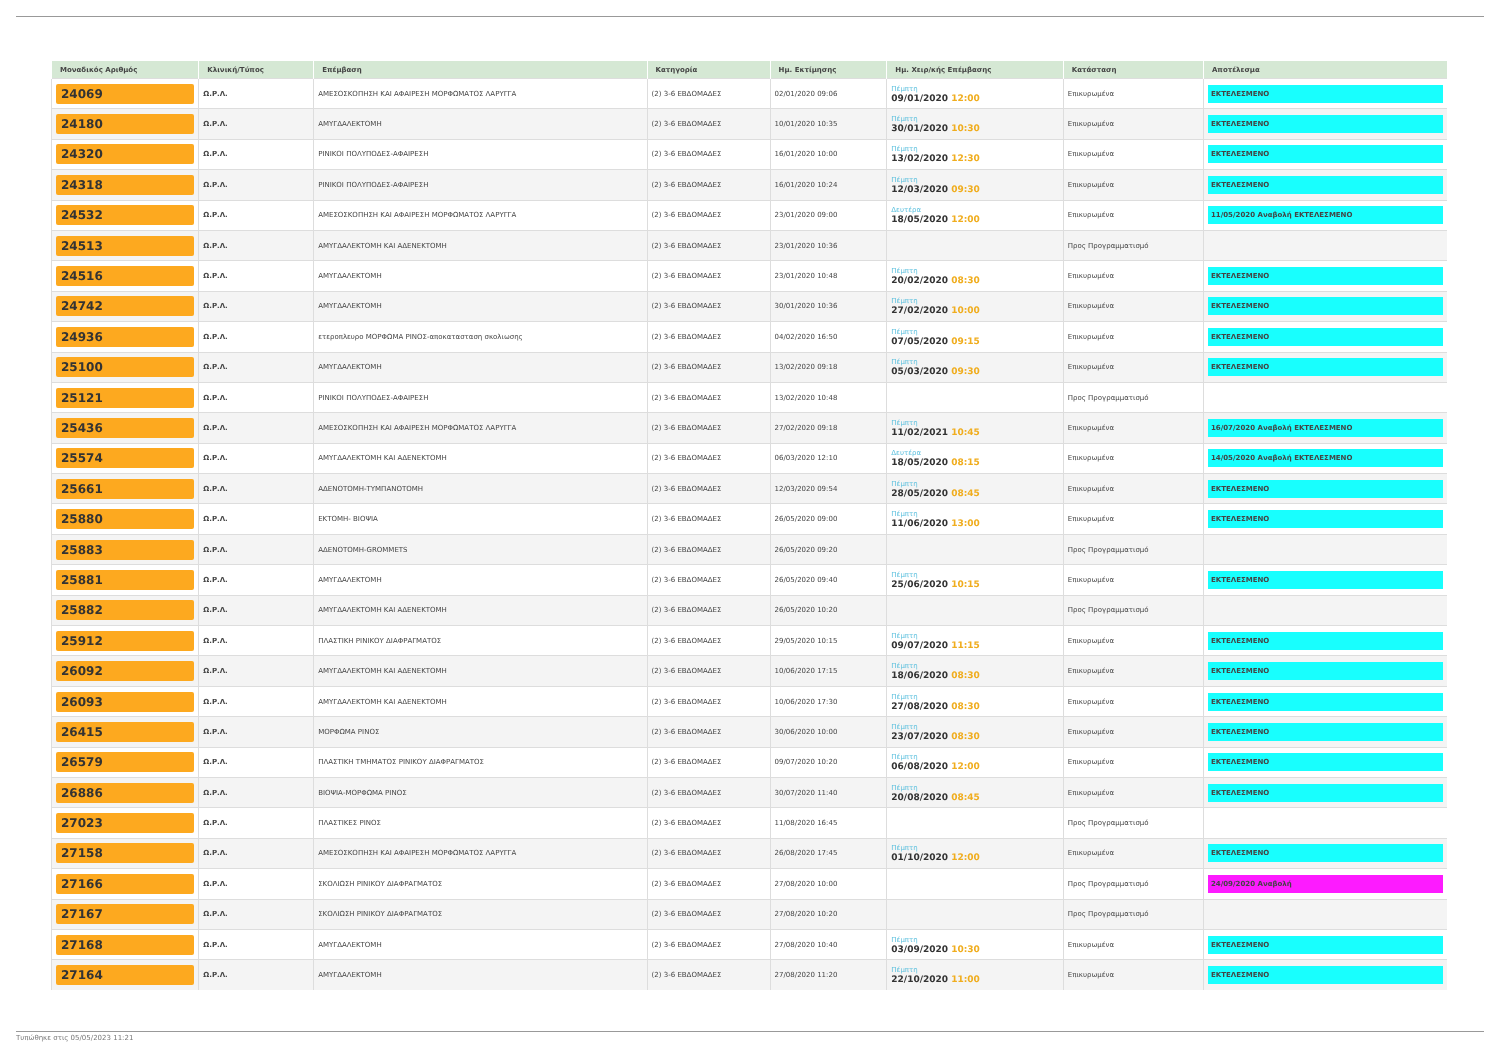| Μοναδικός Αριθμός | Κλινική/Τύπος | Επέμβαση | Κατηγορία | Ημ. Εκτίμησης | Ημ. Χειρ/κής Επέμβασης | Κατάσταση | Αποτέλεσμα |
| --- | --- | --- | --- | --- | --- | --- | --- |
| 24069 | Ω.Ρ.Λ. | ΑΜΕΣΟΣΚΟΠΗΣΗ ΚΑΙ ΑΦΑΙΡΕΣΗ ΜΟΡΦΩΜΑΤΟΣ ΛΑΡΥΓΓΑ | (2) 3-6 ΕΒΔΟΜΑΔΕΣ | 02/01/2020 09:06 | Πέμπτη 09/01/2020 12:00 | Επικυρωμένα | ΕΚΤΕΛΕΣΜΕΝΟ |
| 24180 | Ω.Ρ.Λ. | ΑΜΥΓΔΑΛΕΚΤΟΜΗ | (2) 3-6 ΕΒΔΟΜΑΔΕΣ | 10/01/2020 10:35 | Πέμπτη 30/01/2020 10:30 | Επικυρωμένα | ΕΚΤΕΛΕΣΜΕΝΟ |
| 24320 | Ω.Ρ.Λ. | ΡΙΝΙΚΟΙ ΠΟΛΥΠΟΔΕΣ-ΑΦΑΙΡΕΣΗ | (2) 3-6 ΕΒΔΟΜΑΔΕΣ | 16/01/2020 10:00 | Πέμπτη 13/02/2020 12:30 | Επικυρωμένα | ΕΚΤΕΛΕΣΜΕΝΟ |
| 24318 | Ω.Ρ.Λ. | ΡΙΝΙΚΟΙ ΠΟΛΥΠΟΔΕΣ-ΑΦΑΙΡΕΣΗ | (2) 3-6 ΕΒΔΟΜΑΔΕΣ | 16/01/2020 10:24 | Πέμπτη 12/03/2020 09:30 | Επικυρωμένα | ΕΚΤΕΛΕΣΜΕΝΟ |
| 24532 | Ω.Ρ.Λ. | ΑΜΕΣΟΣΚΟΠΗΣΗ ΚΑΙ ΑΦΑΙΡΕΣΗ ΜΟΡΦΩΜΑΤΟΣ ΛΑΡΥΓΓΑ | (2) 3-6 ΕΒΔΟΜΑΔΕΣ | 23/01/2020 09:00 | Δευτέρα 18/05/2020 12:00 | Επικυρωμένα | 11/05/2020 Αναβολή ΕΚΤΕΛΕΣΜΕΝΟ |
| 24513 | Ω.Ρ.Λ. | ΑΜΥΓΔΑΛΕΚΤΟΜΗ ΚΑΙ ΑΔΕΝΕΚΤΟΜΗ | (2) 3-6 ΕΒΔΟΜΑΔΕΣ | 23/01/2020 10:36 | | Προς Προγραμματισμό | |
| 24516 | Ω.Ρ.Λ. | ΑΜΥΓΔΑΛΕΚΤΟΜΗ | (2) 3-6 ΕΒΔΟΜΑΔΕΣ | 23/01/2020 10:48 | Πέμπτη 20/02/2020 08:30 | Επικυρωμένα | ΕΚΤΕΛΕΣΜΕΝΟ |
| 24742 | Ω.Ρ.Λ. | ΑΜΥΓΔΑΛΕΚΤΟΜΗ | (2) 3-6 ΕΒΔΟΜΑΔΕΣ | 30/01/2020 10:36 | Πέμπτη 27/02/2020 10:00 | Επικυρωμένα | ΕΚΤΕΛΕΣΜΕΝΟ |
| 24936 | Ω.Ρ.Λ. | ετεροπλευρο ΜΟΡΦΩΜΑ ΡΙΝΟΣ-αποκατασταση σκολιωσης | (2) 3-6 ΕΒΔΟΜΑΔΕΣ | 04/02/2020 16:50 | Πέμπτη 07/05/2020 09:15 | Επικυρωμένα | ΕΚΤΕΛΕΣΜΕΝΟ |
| 25100 | Ω.Ρ.Λ. | ΑΜΥΓΔΑΛΕΚΤΟΜΗ | (2) 3-6 ΕΒΔΟΜΑΔΕΣ | 13/02/2020 09:18 | Πέμπτη 05/03/2020 09:30 | Επικυρωμένα | ΕΚΤΕΛΕΣΜΕΝΟ |
| 25121 | Ω.Ρ.Λ. | ΡΙΝΙΚΟΙ ΠΟΛΥΠΟΔΕΣ-ΑΦΑΙΡΕΣΗ | (2) 3-6 ΕΒΔΟΜΑΔΕΣ | 13/02/2020 10:48 | | Προς Προγραμματισμό | |
| 25436 | Ω.Ρ.Λ. | ΑΜΕΣΟΣΚΟΠΗΣΗ ΚΑΙ ΑΦΑΙΡΕΣΗ ΜΟΡΦΩΜΑΤΟΣ ΛΑΡΥΓΓΑ | (2) 3-6 ΕΒΔΟΜΑΔΕΣ | 27/02/2020 09:18 | Πέμπτη 11/02/2021 10:45 | Επικυρωμένα | 16/07/2020 Αναβολή ΕΚΤΕΛΕΣΜΕΝΟ |
| 25574 | Ω.Ρ.Λ. | ΑΜΥΓΔΑΛΕΚΤΟΜΗ ΚΑΙ ΑΔΕΝΕΚΤΟΜΗ | (2) 3-6 ΕΒΔΟΜΑΔΕΣ | 06/03/2020 12:10 | Δευτέρα 18/05/2020 08:15 | Επικυρωμένα | 14/05/2020 Αναβολή ΕΚΤΕΛΕΣΜΕΝΟ |
| 25661 | Ω.Ρ.Λ. | ΑΔΕΝΟΤΟΜΗ-ΤΥΜΠΑΝΟΤΟΜΗ | (2) 3-6 ΕΒΔΟΜΑΔΕΣ | 12/03/2020 09:54 | Πέμπτη 28/05/2020 08:45 | Επικυρωμένα | ΕΚΤΕΛΕΣΜΕΝΟ |
| 25880 | Ω.Ρ.Λ. | ΕΚΤΟΜΗ- ΒΙΟΨΙΑ | (2) 3-6 ΕΒΔΟΜΑΔΕΣ | 26/05/2020 09:00 | Πέμπτη 11/06/2020 13:00 | Επικυρωμένα | ΕΚΤΕΛΕΣΜΕΝΟ |
| 25883 | Ω.Ρ.Λ. | ΑΔΕΝΟΤΟΜΗ-GROMMETS | (2) 3-6 ΕΒΔΟΜΑΔΕΣ | 26/05/2020 09:20 | | Προς Προγραμματισμό | |
| 25881 | Ω.Ρ.Λ. | ΑΜΥΓΔΑΛΕΚΤΟΜΗ | (2) 3-6 ΕΒΔΟΜΑΔΕΣ | 26/05/2020 09:40 | Πέμπτη 25/06/2020 10:15 | Επικυρωμένα | ΕΚΤΕΛΕΣΜΕΝΟ |
| 25882 | Ω.Ρ.Λ. | ΑΜΥΓΔΑΛΕΚΤΟΜΗ ΚΑΙ ΑΔΕΝΕΚΤΟΜΗ | (2) 3-6 ΕΒΔΟΜΑΔΕΣ | 26/05/2020 10:20 | | Προς Προγραμματισμό | |
| 25912 | Ω.Ρ.Λ. | ΠΛΑΣΤΙΚΗ ΡΙΝΙΚΟΥ ΔΙΑΦΡΑΓΜΑΤΟΣ | (2) 3-6 ΕΒΔΟΜΑΔΕΣ | 29/05/2020 10:15 | Πέμπτη 09/07/2020 11:15 | Επικυρωμένα | ΕΚΤΕΛΕΣΜΕΝΟ |
| 26092 | Ω.Ρ.Λ. | ΑΜΥΓΔΑΛΕΚΤΟΜΗ ΚΑΙ ΑΔΕΝΕΚΤΟΜΗ | (2) 3-6 ΕΒΔΟΜΑΔΕΣ | 10/06/2020 17:15 | Πέμπτη 18/06/2020 08:30 | Επικυρωμένα | ΕΚΤΕΛΕΣΜΕΝΟ |
| 26093 | Ω.Ρ.Λ. | ΑΜΥΓΔΑΛΕΚΤΟΜΗ ΚΑΙ ΑΔΕΝΕΚΤΟΜΗ | (2) 3-6 ΕΒΔΟΜΑΔΕΣ | 10/06/2020 17:30 | Πέμπτη 27/08/2020 08:30 | Επικυρωμένα | ΕΚΤΕΛΕΣΜΕΝΟ |
| 26415 | Ω.Ρ.Λ. | ΜΟΡΦΩΜΑ ΡΙΝΟΣ | (2) 3-6 ΕΒΔΟΜΑΔΕΣ | 30/06/2020 10:00 | Πέμπτη 23/07/2020 08:30 | Επικυρωμένα | ΕΚΤΕΛΕΣΜΕΝΟ |
| 26579 | Ω.Ρ.Λ. | ΠΛΑΣΤΙΚΗ ΤΜΗΜΑΤΟΣ ΡΙΝΙΚΟΥ ΔΙΑΦΡΑΓΜΑΤΟΣ | (2) 3-6 ΕΒΔΟΜΑΔΕΣ | 09/07/2020 10:20 | Πέμπτη 06/08/2020 12:00 | Επικυρωμένα | ΕΚΤΕΛΕΣΜΕΝΟ |
| 26886 | Ω.Ρ.Λ. | ΒΙΟΨΙΑ-ΜΟΡΦΩΜΑ ΡΙΝΟΣ | (2) 3-6 ΕΒΔΟΜΑΔΕΣ | 30/07/2020 11:40 | Πέμπτη 20/08/2020 08:45 | Επικυρωμένα | ΕΚΤΕΛΕΣΜΕΝΟ |
| 27023 | Ω.Ρ.Λ. | ΠΛΑΣΤΙΚΕΣ ΡΙΝΟΣ | (2) 3-6 ΕΒΔΟΜΑΔΕΣ | 11/08/2020 16:45 | | Προς Προγραμματισμό | |
| 27158 | Ω.Ρ.Λ. | ΑΜΕΣΟΣΚΟΠΗΣΗ ΚΑΙ ΑΦΑΙΡΕΣΗ ΜΟΡΦΩΜΑΤΟΣ ΛΑΡΥΓΓΑ | (2) 3-6 ΕΒΔΟΜΑΔΕΣ | 26/08/2020 17:45 | Πέμπτη 01/10/2020 12:00 | Επικυρωμένα | ΕΚΤΕΛΕΣΜΕΝΟ |
| 27166 | Ω.Ρ.Λ. | ΣΚΟΛΙΩΣΗ ΡΙΝΙΚΟΥ ΔΙΑΦΡΑΓΜΑΤΟΣ | (2) 3-6 ΕΒΔΟΜΑΔΕΣ | 27/08/2020 10:00 | | Προς Προγραμματισμό | 24/09/2020 Αναβολή |
| 27167 | Ω.Ρ.Λ. | ΣΚΟΛΙΩΣΗ ΡΙΝΙΚΟΥ ΔΙΑΦΡΑΓΜΑΤΟΣ | (2) 3-6 ΕΒΔΟΜΑΔΕΣ | 27/08/2020 10:20 | | Προς Προγραμματισμό | |
| 27168 | Ω.Ρ.Λ. | ΑΜΥΓΔΑΛΕΚΤΟΜΗ | (2) 3-6 ΕΒΔΟΜΑΔΕΣ | 27/08/2020 10:40 | Πέμπτη 03/09/2020 10:30 | Επικυρωμένα | ΕΚΤΕΛΕΣΜΕΝΟ |
| 27164 | Ω.Ρ.Λ. | ΑΜΥΓΔΑΛΕΚΤΟΜΗ | (2) 3-6 ΕΒΔΟΜΑΔΕΣ | 27/08/2020 11:20 | Πέμπτη 22/10/2020 11:00 | Επικυρωμένα | ΕΚΤΕΛΕΣΜΕΝΟ |
Τυπώθηκε στις 05/05/2023 11:21